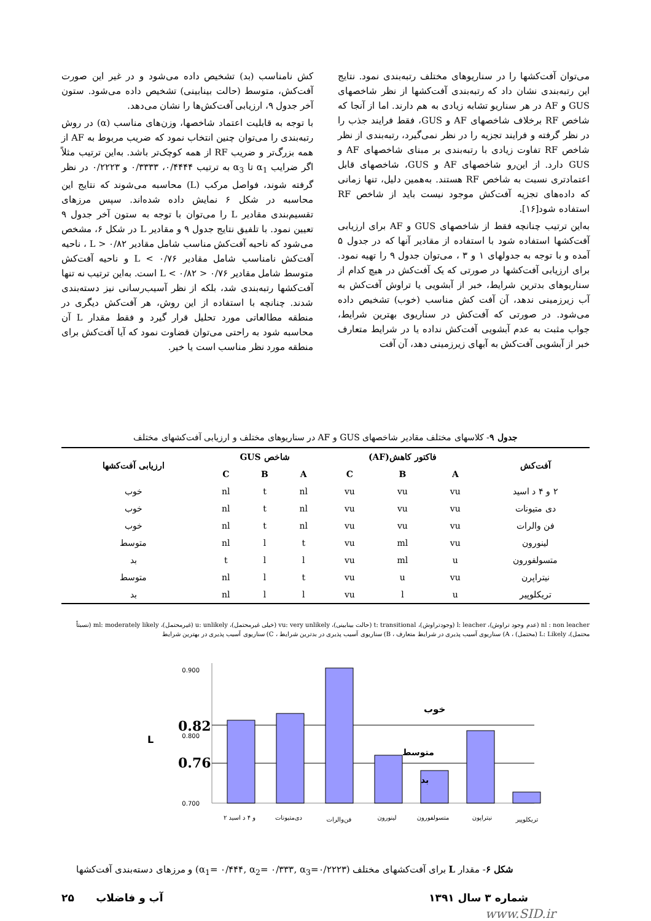می‌توان آفت‌کشها را در سناریوهای مختلف رتبه‌بندی نمود. نتایج این رتبه‌بندی نشان داد که رتبه‌بندی آفت‌کشها از نظر شاخصهای GUS و AF در هر سناریو تشابه زیادی به هم دارند. اما از آنجا که شاخص RF برخلاف شاخصهای AF و GUS، فقط فرایند جذب را در نظر گرفته و فرایند تجزیه را در نظر نمی‌گیرد، رتبه‌بندی از نظر شاخص RF تفاوت زیادی با رتبه‌بندی بر مبنای شاخصهای AF و GUS دارد. از این‌رو شاخصهای AF و GUS، شاخصهای قابل اعتمادتری نسبت به شاخص RF هستند. به‌همین دلیل، تنها زمانی که داده‌های تجزیه آفت‌کش موجود نیست باید از شاخص RF استفاده شود[۱۶].
به‌این ترتیب چنانچه فقط از شاخصهای GUS و AF برای ارزیابی آفت‌کشها استفاده شود با استفاده از مقادیر آنها که در جدول ۵ آمده و با توجه به جدولهای ۱ و ۳ ، می‌توان جدول ۹ را تهیه نمود. برای ارزیابی آفت‌کشها در صورتی که یک آفت‌کش در هیچ کدام از سناریوهای بدترین شرایط، خبر از آبشویی یا تراوش آفت‌کش به آب زیرزمینی ندهد، آن آفت کش مناسب (خوب) تشخیص داده می‌شود. در صورتی که آفت‌کش در سناریوی بهترین شرایط، جواب مثبت به عدم آبشویی آفت‌کش نداده یا در شرایط متعارف خبر از آبشویی آفت‌کش به آبهای زیرزمینی دهد، آن آفت
کش نامناسب (بد) تشخیص داده می‌شود و در غیر این صورت آفت‌کش، متوسط (حالت بینابینی) تشخیص داده می‌شود. ستون آخر جدول ۹، ارزیابی آفت‌کش‌ها را نشان می‌دهد.
با توجه به قابلیت اعتماد شاخصها، وزن‌های مناسب (α) در روش رتبه‌بندی را می‌توان چنین انتخاب نمود که ضریب مربوط به AF از همه بزرگ‌تر و ضریب RF از همه کوچک‌تر باشد. به‌این ترتیب مثلاً اگر ضرایب α<sub>1</sub> تا α<sub>3</sub> به ترتیب ۰/۴۴۴۴، ۰/۳۳۳۳ و ۰/۲۲۲۳ در نظر گرفته شوند، فواصل مرکب (L) محاسبه می‌شوند که نتایج این محاسبه در شکل ۶ نمایش داده شده‌اند. سپس مرزهای تقسیم‌بندی مقادیر L را می‌توان با توجه به ستون آخر جدول ۹ تعیین نمود. با تلفیق نتایج جدول ۹ و مقادیر L در شکل ۶، مشخص می‌شود که ناحیه آفت‌کش مناسب شامل مقادیر L > ۰/۸۲ ، ناحیه آفت‌کش نامناسب شامل مقادیر L < ۰/۷۶ و ناحیه آفت‌کش متوسط شامل مقادیر ۰/۷۶ < L < ۰/۸۲ است. به‌این ترتیب نه تنها آفت‌کشها رتبه‌بندی شد، بلکه از نظر آسیب‌رسانی نیز دسته‌بندی شدند. چنانچه با استفاده از این روش، هر آفت‌کش دیگری در منطقه مطالعاتی مورد تحلیل قرار گیرد و فقط مقدار L آن محاسبه شود به راحتی می‌توان قضاوت نمود که آیا آفت‌کش برای منطقه مورد نظر مناسب است یا خیر.
جدول ۹- کلاسهای مختلف مقادیر شاخصهای GUS و AF در سناریوهای مختلف و ارزیابی آفت‌کشهای مختلف
| آفت‌کش | فاکتور کاهش(AF) | | | شاخص GUS | | | ارزیابی آفت‌کشها |
| --- | --- | --- | --- | --- | --- | --- | --- |
| | A | B | C | A | B | C | |
| ۲ و ۴ د اسید | vu | vu | vu | nl | t | nl | خوب |
| دی متیونات | vu | vu | vu | nl | t | nl | خوب |
| فن والرات | vu | vu | vu | nl | t | nl | خوب |
| لینورون | vu | ml | vu | t | l | nl | متوسط |
| متسولفورون | u | ml | vu | l | l | t | بد |
| نیتراپرن | vu | u | vu | t | l | nl | متوسط |
| تریکلوپیر | u | l | vu | l | l | nl | بد |
nl : non leacher (عدم وجود تراوش)، l: leacher (وجودتراوش)، t: transitional (حالت بینابینی)، vu: very unlikely (خیلی غیرمحتمل)، u: unlikely (غیرمحتمل)، ml: moderately likely (نسبتاً محتمل)، L: Likely (محتمل) ، A) سناریوی آسیب پذیری در شرایط متعارف ، B) سناریوی آسیب پذیری در بدترین شرایط ، C) سناریوی آسیب پذیری در بهترین شرایط
0.900
0.800
0.700
0.82
0.76
L
خوب
متوسط
بد
۲ و ۴ د اسید
دی‌متیونات
فن‌والرات
لینورون
متسولفورون
نیتراپون
تریکلوپیر
شکل ۶- مقدار L برای آفت‌کشهای مختلف (α<sub>1</sub>= ۰/۴۴۴, α<sub>2</sub>= ۰/۳۳۳, α<sub>3</sub>=۰/۲۲۲۳) و مرزهای دسته‌بندی آفت‌کشها
شماره ۳ سال ۱۳۹۱ آب و فاضلاب ۲۵
www.SID.ir